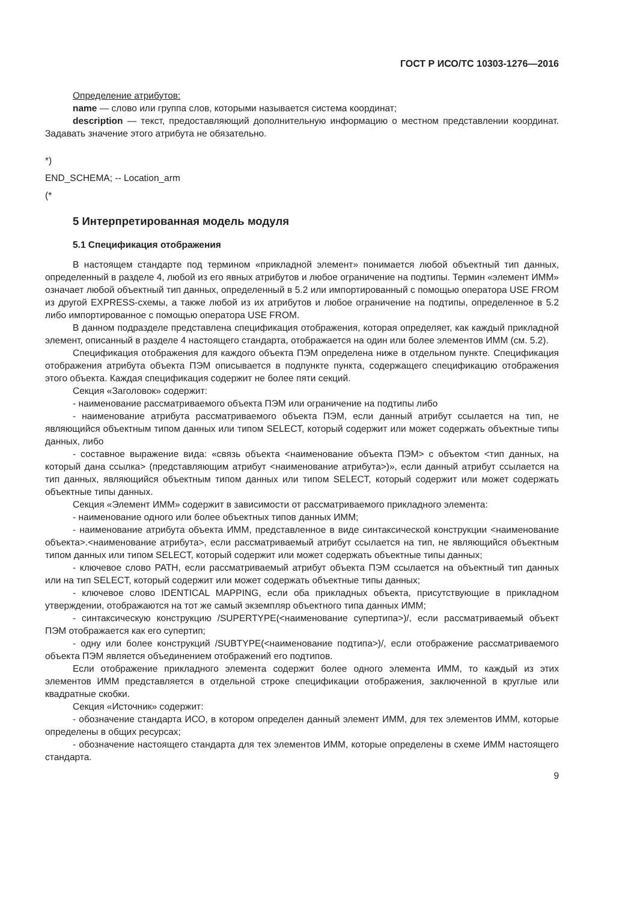ГОСТ Р ИСО/ТС 10303-1276—2016
Определение атрибутов:
name — слово или группа слов, которыми называется система координат;
description — текст, предоставляющий дополнительную информацию о местном представлении координат. Задавать значение этого атрибута не обязательно.
*)
END_SCHEMA; -- Location_arm
(*
5 Интерпретированная модель модуля
5.1 Спецификация отображения
В настоящем стандарте под термином «прикладной элемент» понимается любой объектный тип данных, определенный в разделе 4, любой из его явных атрибутов и любое ограничение на подтипы. Термин «элемент ИММ» означает любой объектный тип данных, определенный в 5.2 или импортированный с помощью оператора USE FROM из другой EXPRESS-схемы, а также любой из их атрибутов и любое ограничение на подтипы, определенное в 5.2 либо импортированное с помощью оператора USE FROM.
В данном подразделе представлена спецификация отображения, которая определяет, как каждый прикладной элемент, описанный в разделе 4 настоящего стандарта, отображается на один или более элементов ИММ (см. 5.2).
Спецификация отображения для каждого объекта ПЭМ определена ниже в отдельном пункте. Спецификация отображения атрибута объекта ПЭМ описывается в подпункте пункта, содержащего спецификацию отображения этого объекта. Каждая спецификация содержит не более пяти секций.
Секция «Заголовок» содержит:
- наименование рассматриваемого объекта ПЭМ или ограничение на подтипы либо
- наименование атрибута рассматриваемого объекта ПЭМ, если данный атрибут ссылается на тип, не являющийся объектным типом данных или типом SELECT, который содержит или может содержать объектные типы данных, либо
- составное выражение вида: «связь объекта <наименование объекта ПЭМ> с объектом <тип данных, на который дана ссылка> (представляющим атрибут <наименование атрибута>)», если данный атрибут ссылается на тип данных, являющийся объектным типом данных или типом SELECT, который содержит или может содержать объектные типы данных.
Секция «Элемент ИММ» содержит в зависимости от рассматриваемого прикладного элемента:
- наименование одного или более объектных типов данных ИММ;
- наименование атрибута объекта ИММ, представленное в виде синтаксической конструкции <наименование объекта>.<наименование атрибута>, если рассматриваемый атрибут ссылается на тип, не являющийся объектным типом данных или типом SELECT, который содержит или может содержать объектные типы данных;
- ключевое слово PATH, если рассматриваемый атрибут объекта ПЭМ ссылается на объектный тип данных или на тип SELECT, который содержит или может содержать объектные типы данных;
- ключевое слово IDENTICAL MAPPING, если оба прикладных объекта, присутствующие в прикладном утверждении, отображаются на тот же самый экземпляр объектного типа данных ИММ;
- синтаксическую конструкцию /SUPERTYPE(<наименование супертипа>)/, если рассматриваемый объект ПЭМ отображается как его супертип;
- одну или более конструкций /SUBTYPE(<наименование подтипа>)/, если отображение рассматриваемого объекта ПЭМ является объединением отображений его подтипов.
Если отображение прикладного элемента содержит более одного элемента ИММ, то каждый из этих элементов ИММ представляется в отдельной строке спецификации отображения, заключенной в круглые или квадратные скобки.
Секция «Источник» содержит:
- обозначение стандарта ИСО, в котором определен данный элемент ИММ, для тех элементов ИММ, которые определены в общих ресурсах;
- обозначение настоящего стандарта для тех элементов ИММ, которые определены в схеме ИММ настоящего стандарта.
9